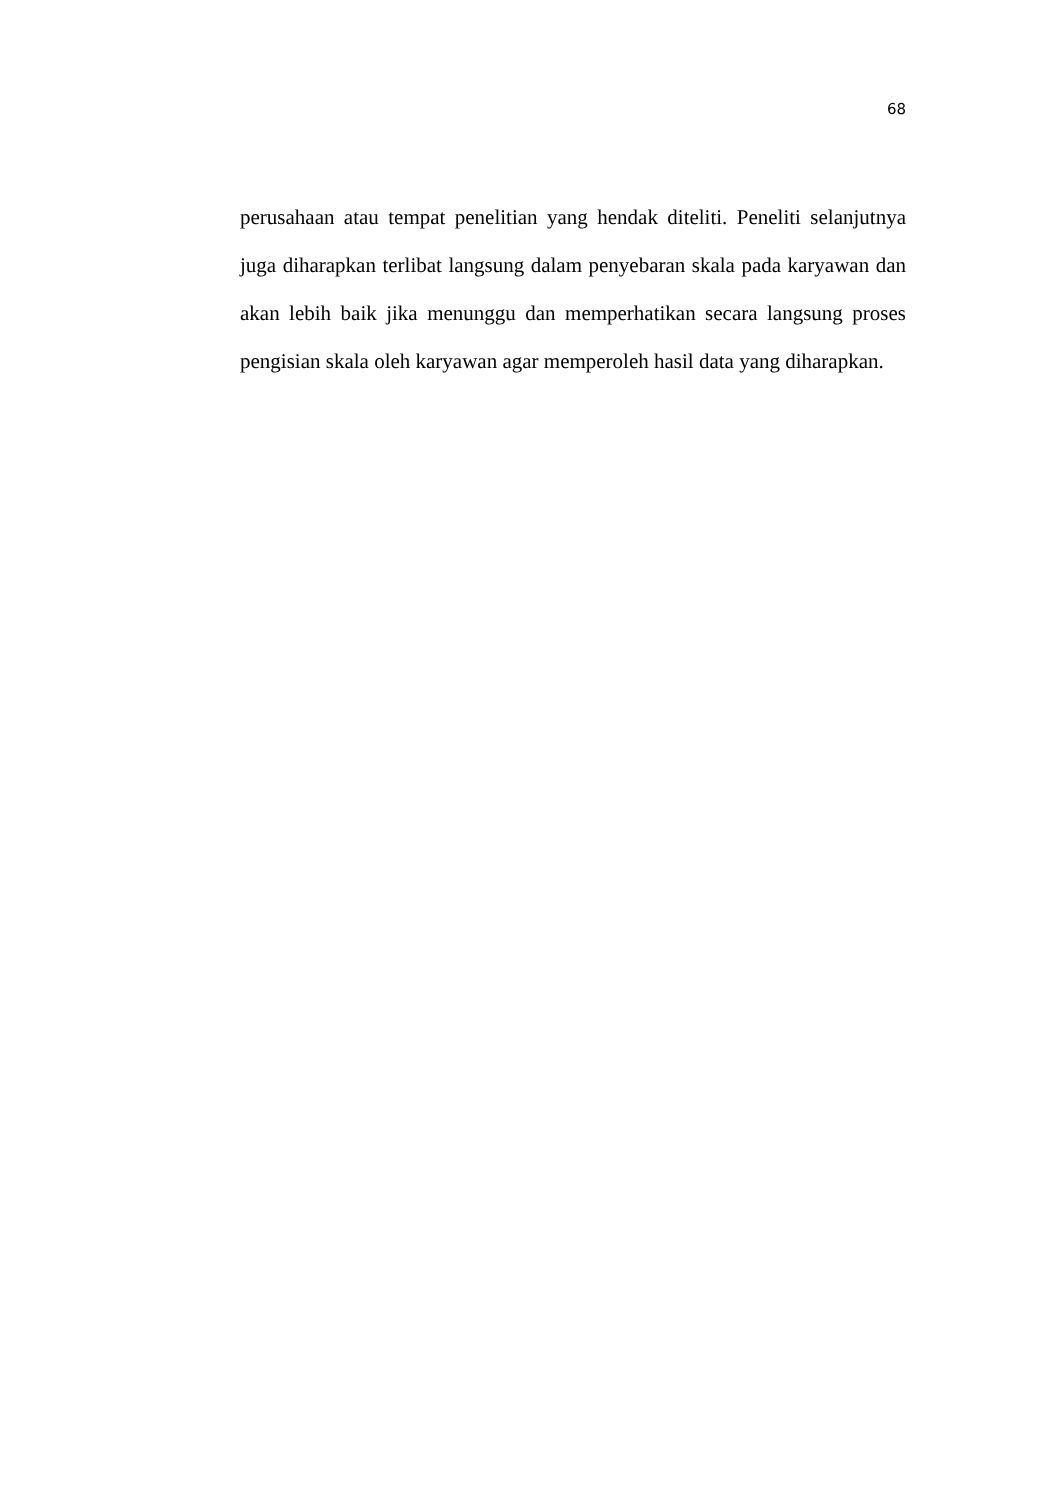68
perusahaan atau tempat penelitian yang hendak diteliti. Peneliti selanjutnya juga diharapkan terlibat langsung dalam penyebaran skala pada karyawan dan akan lebih baik jika menunggu dan memperhatikan secara langsung proses pengisian skala oleh karyawan agar memperoleh hasil data yang diharapkan.